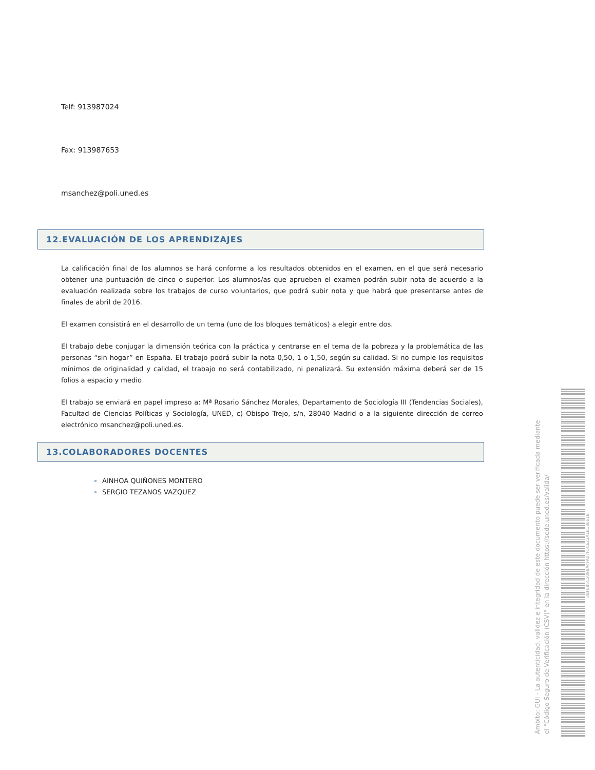Telf: 913987024
Fax: 913987653
msanchez@poli.uned.es
12.EVALUACIÓN DE LOS APRENDIZAJES
La calificación final de los alumnos se hará conforme a los resultados obtenidos en el examen, en el que será necesario obtener una puntuación de cinco o superior. Los alumnos/as que aprueben el examen podrán subir nota de acuerdo a la evaluación realizada sobre los trabajos de curso voluntarios, que podrá subir nota y que habrá que presentarse antes de finales de abril de 2016.
El examen consistirá en el desarrollo de un tema (uno de los bloques temáticos) a elegir entre dos.
El trabajo debe conjugar la dimensión teórica con la práctica y centrarse en el tema de la pobreza y la problemática de las personas “sin hogar” en España. El trabajo podrá subir la nota 0,50, 1 o 1,50, según su calidad. Si no cumple los requisitos mínimos de originalidad y calidad, el trabajo no será contabilizado, ni penalizará. Su extensión máxima deberá ser de 15 folios a espacio y medio
El trabajo se enviará en papel impreso a: Mª Rosario Sánchez Morales, Departamento de Sociología III (Tendencias Sociales), Facultad de Ciencias Políticas y Sociología, UNED, c) Obispo Trejo, s/n, 28040 Madrid o a la siguiente dirección de correo electrónico msanchez@poli.uned.es.
13.COLABORADORES DOCENTES
AINHOA QUIÑONES MONTERO
SERGIO TEZANOS VAZQUEZ
Ámbito: GUI - La autenticidad, validez e integridad de este documento puede ser verificada mediante
el "Código Seguro de Verificación (CSV)" en la dirección https://sede.uned.es/valida/
3BFE85C509BA4FA07F5C622A1B18661B